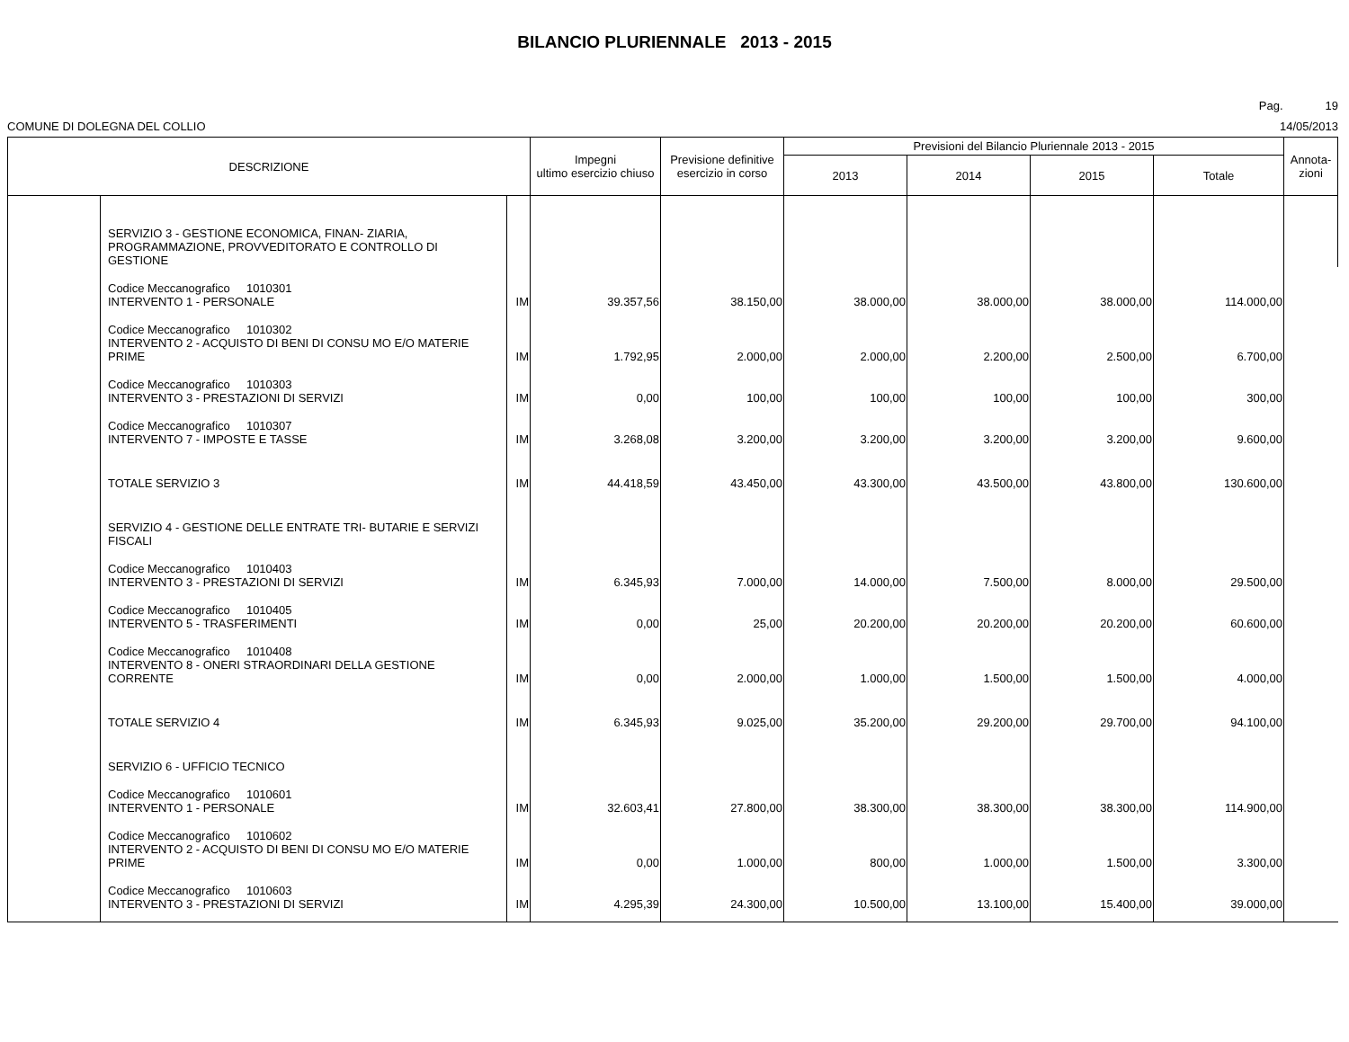BILANCIO PLURIENNALE 2013 - 2015
Pag. 19
COMUNE DI DOLEGNA DEL COLLIO 14/05/2013
| DESCRIZIONE | | | Impegni ultimo esercizio chiuso | Previsione definitive esercizio in corso | Previsioni del Bilancio Pluriennale 2013 - 2015 | | | | Annota- zioni |
| --- | --- | --- | --- | --- | --- | --- | --- | --- | --- |
| | | | | | 2013 | 2014 | 2015 | Totale | |
| | SERVIZIO 3 - GESTIONE ECONOMICA, FINAN- ZIARIA, PROGRAMMAZIONE, PROVVEDITORATO E CONTROLLO DI GESTIONE | | | | | | | | |
| | Codice Meccanografico 1010301 INTERVENTO 1 - PERSONALE | IM | 39.357,56 | 38.150,00 | 38.000,00 | 38.000,00 | 38.000,00 | 114.000,00 | |
| | Codice Meccanografico 1010302 INTERVENTO 2 - ACQUISTO DI BENI DI CONSU MO E/O MATERIE PRIME | IM | 1.792,95 | 2.000,00 | 2.000,00 | 2.200,00 | 2.500,00 | 6.700,00 | |
| | Codice Meccanografico 1010303 INTERVENTO 3 - PRESTAZIONI DI SERVIZI | IM | 0,00 | 100,00 | 100,00 | 100,00 | 100,00 | 300,00 | |
| | Codice Meccanografico 1010307 INTERVENTO 7 - IMPOSTE E TASSE | IM | 3.268,08 | 3.200,00 | 3.200,00 | 3.200,00 | 3.200,00 | 9.600,00 | |
| | TOTALE SERVIZIO 3 | IM | 44.418,59 | 43.450,00 | 43.300,00 | 43.500,00 | 43.800,00 | 130.600,00 | |
| | SERVIZIO 4 - GESTIONE DELLE ENTRATE TRI- BUTARIE E SERVIZI FISCALI | | | | | | | | |
| | Codice Meccanografico 1010403 INTERVENTO 3 - PRESTAZIONI DI SERVIZI | IM | 6.345,93 | 7.000,00 | 14.000,00 | 7.500,00 | 8.000,00 | 29.500,00 | |
| | Codice Meccanografico 1010405 INTERVENTO 5 - TRASFERIMENTI | IM | 0,00 | 25,00 | 20.200,00 | 20.200,00 | 20.200,00 | 60.600,00 | |
| | Codice Meccanografico 1010408 INTERVENTO 8 - ONERI STRAORDINARI DELLA GESTIONE CORRENTE | IM | 0,00 | 2.000,00 | 1.000,00 | 1.500,00 | 1.500,00 | 4.000,00 | |
| | TOTALE SERVIZIO 4 | IM | 6.345,93 | 9.025,00 | 35.200,00 | 29.200,00 | 29.700,00 | 94.100,00 | |
| | SERVIZIO 6 - UFFICIO TECNICO | | | | | | | | |
| | Codice Meccanografico 1010601 INTERVENTO 1 - PERSONALE | IM | 32.603,41 | 27.800,00 | 38.300,00 | 38.300,00 | 38.300,00 | 114.900,00 | |
| | Codice Meccanografico 1010602 INTERVENTO 2 - ACQUISTO DI BENI DI CONSU MO E/O MATERIE PRIME | IM | 0,00 | 1.000,00 | 800,00 | 1.000,00 | 1.500,00 | 3.300,00 | |
| | Codice Meccanografico 1010603 INTERVENTO 3 - PRESTAZIONI DI SERVIZI | IM | 4.295,39 | 24.300,00 | 10.500,00 | 13.100,00 | 15.400,00 | 39.000,00 | |